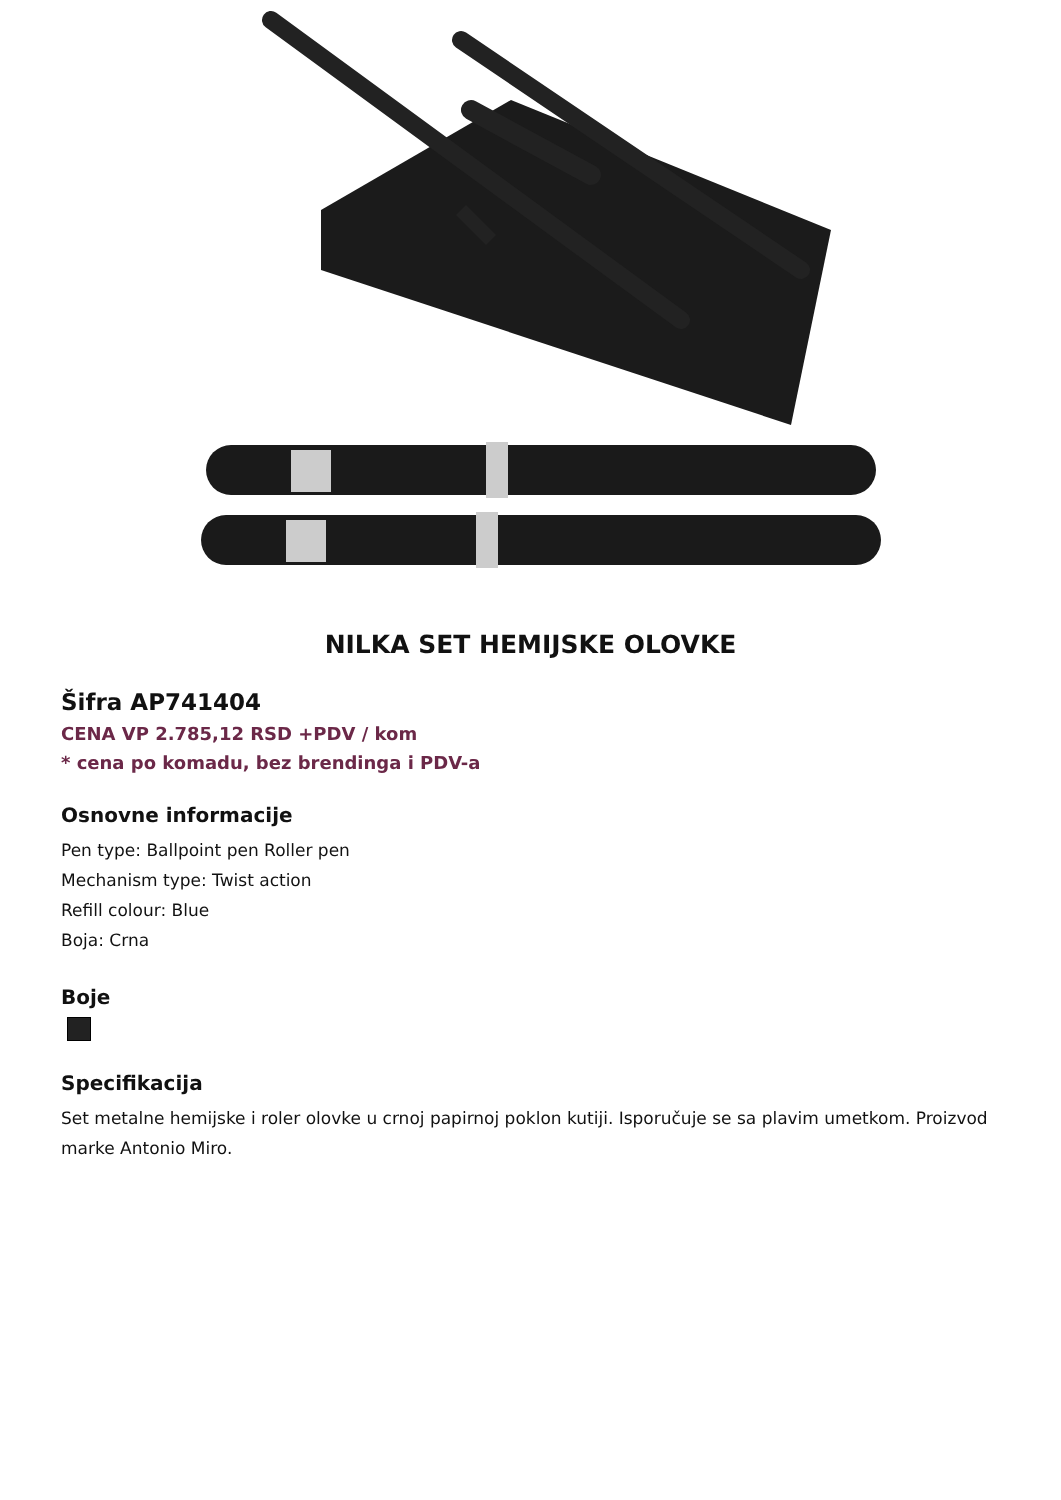NILKA SET HEMIJSKE OLOVKE
Šifra AP741404
CENA VP 2.785,12 RSD +PDV / kom
* cena po komadu, bez brendinga i PDV-a
Osnovne informacije
Pen type: Ballpoint pen Roller pen
Mechanism type: Twist action
Refill colour: Blue
Boja: Crna
Boje
Specifikacija
Set metalne hemijske i roler olovke u crnoj papirnoj poklon kutiji. Isporučuje se sa plavim umetkom. Proizvod marke Antonio Miro.